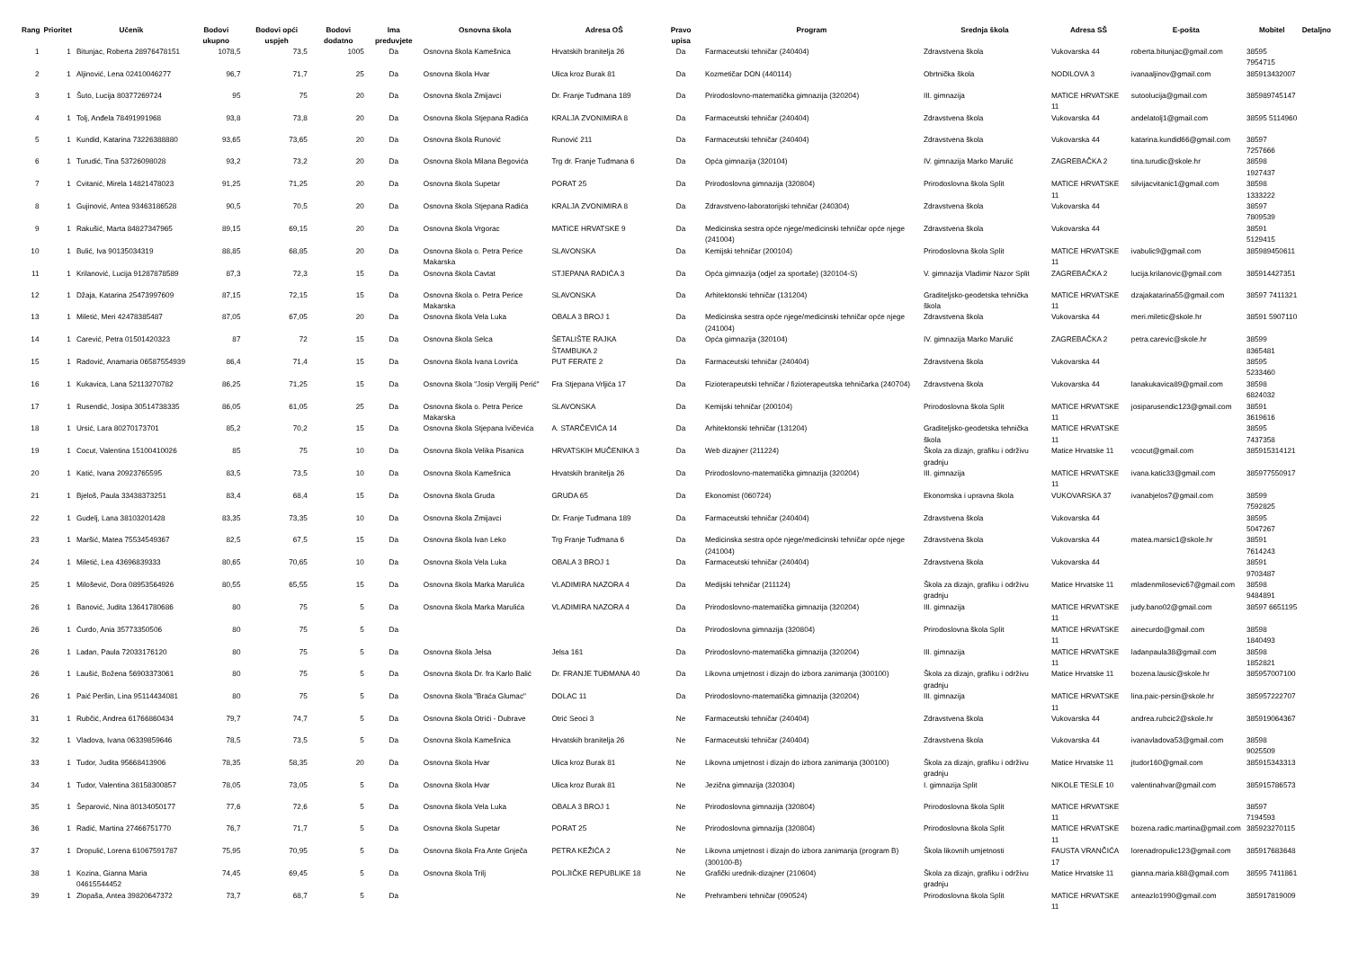| Rang | Prioritet | Učenik | Bodovi ukupno | Bodovi opći uspjeh | Bodovi dodatno | Ima preduvjete | Osnovna škola | Adresa OŠ | Pravo upisa | Program | Srednja škola | Adresa SŠ | E-pošta | Mobitel | Detaljno |
| --- | --- | --- | --- | --- | --- | --- | --- | --- | --- | --- | --- | --- | --- | --- | --- |
| 1 | 1 | Bitunjac, Roberta 28976478151 | 1078,5 | 73,5 | 1005 | Da | Osnovna škola Kamešnica | Hrvatskih branitelja 26 | Da | Farmaceutski tehničar (240404) | Zdravstvena škola | Vukovarska 44 | roberta.bitunjac@gmail.com | 38595 7954715 | |
| 2 | 1 | Aljinović, Lena 02410046277 | 96,7 | 71,7 | 25 | Da | Osnovna škola Hvar | Ulica kroz Burak 81 | Da | Kozmetičar DON (440114) | Obrtnička škola | NODILOVA 3 | ivanaaljinov@gmail.com | 385913432007 | |
| 3 | 1 | Šuto, Lucija 80377269724 | 95 | 75 | 20 | Da | Osnovna škola Zmijavci | Dr. Franje Tuđmana 189 | Da | Prirodoslovno-matematička gimnazija (320204) | III. gimnazija | MATICE HRVATSKE 11 | sutoolucija@gmail.com | 385989745147 | |
| 4 | 1 | Tolj, Anđela 78491991968 | 93,8 | 73,8 | 20 | Da | Osnovna škola Stjepana Radića | KRALJA ZVONIMIRA 8 | Da | Farmaceutski tehničar (240404) | Zdravstvena škola | Vukovarska 44 | andelatolj1@gmail.com | 38595 5114960 | |
| 5 | 1 | Kundid, Katarina 73226388880 | 93,65 | 73,65 | 20 | Da | Osnovna škola Runović | Runović 211 | Da | Farmaceutski tehničar (240404) | Zdravstvena škola | Vukovarska 44 | katarina.kundid66@gmail.com | 38597 7257666 | |
| 6 | 1 | Turudić, Tina 53726098028 | 93,2 | 73,2 | 20 | Da | Osnovna škola Milana Begovića | Trg dr. Franje Tuđmana 6 | Da | Opća gimnazija (320104) | IV. gimnazija Marko Marulić | ZAGREBAČKA 2 | tina.turudic@skole.hr | 38598 1927437 | |
| 7 | 1 | Cvitanić, Mirela 14821478023 | 91,25 | 71,25 | 20 | Da | Osnovna škola Supetar | PORAT 25 | Da | Prirodoslovna gimnazija (320804) | Prirodoslovna škola Split | MATICE HRVATSKE 11 | silvijacvitanic1@gmail.com | 38598 1333222 | |
| 8 | 1 | Gujinović, Antea 93463186528 | 90,5 | 70,5 | 20 | Da | Osnovna škola Stjepana Radića | KRALJA ZVONIMIRA 8 | Da | Zdravstveno-laboratorijski tehničar (240304) | Zdravstvena škola | Vukovarska 44 | | 38597 7809539 | |
| 9 | 1 | Rakušić, Marta 84827347965 | 89,15 | 69,15 | 20 | Da | Osnovna škola Vrgorac | MATICE HRVATSKE 9 | Da | Medicinska sestra opće njege/medicinski tehničar opće njege (241004) | Zdravstvena škola | Vukovarska 44 | | 38591 5129415 | |
| 10 | 1 | Bulić, Iva 90135034319 | 88,85 | 68,85 | 20 | Da | Osnovna škola o. Petra Perice Makarska | SLAVONSKA | Da | Kemijski tehničar (200104) | Prirodoslovna škola Split | MATICE HRVATSKE 11 | ivabulic9@gmail.com | 385989450611 | |
| 11 | 1 | Krilanović, Lucija 91287878589 | 87,3 | 72,3 | 15 | Da | Osnovna škola Cavtat | STJEPANA RADIĆA 3 | Da | Opća gimnazija (odjel za sportaše) (320104-S) | V. gimnazija Vladimir Nazor Split | ZAGREBAČKA 2 | lucija.krilanovic@gmail.com | 385914427351 | |
| 12 | 1 | Džaja, Katarina 25473997609 | 87,15 | 72,15 | 15 | Da | Osnovna škola o. Petra Perice Makarska | SLAVONSKA | Da | Arhitektonski tehničar (131204) | Graditeljsko-geodetska tehnička škola | MATICE HRVATSKE 11 | dzajakatarina55@gmail.com | 38597 7411321 | |
| 13 | 1 | Miletić, Meri 42478385487 | 87,05 | 67,05 | 20 | Da | Osnovna škola Vela Luka | OBALA 3 BROJ 1 | Da | Medicinska sestra opće njege/medicinski tehničar opće njege (241004) | Zdravstvena škola | Vukovarska 44 | meri.miletic@skole.hr | 38591 5907110 | |
| 14 | 1 | Carević, Petra 01501420323 | 87 | 72 | 15 | Da | Osnovna škola Selca | ŠETALIŠTE RAJKA ŠTAMBUKA 2 | Da | Opća gimnazija (320104) | IV. gimnazija Marko Marulić | ZAGREBAČKA 2 | petra.carevic@skole.hr | 38599 8365481 | |
| 15 | 1 | Radović, Anamaria 06587554939 | 86,4 | 71,4 | 15 | Da | Osnovna škola Ivana Lovrića | PUT FERATE 2 | Da | Farmaceutski tehničar (240404) | Zdravstvena škola | Vukovarska 44 | | 38595 5233460 | |
| 16 | 1 | Kukavica, Lana 52113270782 | 86,25 | 71,25 | 15 | Da | Osnovna škola "Josip Vergilij Perić" | Fra Stjepana Vrljića 17 | Da | Fizioterapeutski tehničar / fizioterapeutska tehničarka (240704) | Zdravstvena škola | Vukovarska 44 | lanakukavica89@gmail.com | 38598 6824032 | |
| 17 | 1 | Rusendić, Josipa 30514738335 | 86,05 | 61,05 | 25 | Da | Osnovna škola o. Petra Perice Makarska | SLAVONSKA | Da | Kemijski tehničar (200104) | Prirodoslovna škola Split | MATICE HRVATSKE 11 | josiparusendic123@gmail.com | 38591 3619616 | |
| 18 | 1 | Ursić, Lara 80270173701 | 85,2 | 70,2 | 15 | Da | Osnovna škola Stjepana Ivičevića | A. STARČEVIĆA 14 | Da | Arhitektonski tehničar (131204) | Graditeljsko-geodetska tehnička škola | MATICE HRVATSKE 11 | | 38595 7437358 | |
| 19 | 1 | Cocut, Valentina 15100410026 | 85 | 75 | 10 | Da | Osnovna škola Velika Pisanica | HRVATSKIH MUČENIKA 3 | Da | Web dizajner (211224) | Škola za dizajn, grafiku i održivu gradnju | Matice Hrvatske 11 | vcocut@gmail.com | 385915314121 | |
| 20 | 1 | Katić, Ivana 20923765595 | 83,5 | 73,5 | 10 | Da | Osnovna škola Kamešnica | Hrvatskih branitelja 26 | Da | Prirodoslovno-matematička gimnazija (320204) | III. gimnazija | MATICE HRVATSKE 11 | ivana.katic33@gmail.com | 385977550917 | |
| 21 | 1 | Bjeloš, Paula 33438373251 | 83,4 | 68,4 | 15 | Da | Osnovna škola Gruda | GRUDA 65 | Da | Ekonomist (060724) | Ekonomska i upravna škola | VUKOVARSKA 37 | ivanabjelos7@gmail.com | 38599 7592825 | |
| 22 | 1 | Gudelj, Lana 38103201428 | 83,35 | 73,35 | 10 | Da | Osnovna škola Zmijavci | Dr. Franje Tuđmana 189 | Da | Farmaceutski tehničar (240404) | Zdravstvena škola | Vukovarska 44 | | 38595 5047267 | |
| 23 | 1 | Maršić, Matea 75534549367 | 82,5 | 67,5 | 15 | Da | Osnovna škola Ivan Leko | Trg Franje Tuđmana 6 | Da | Medicinska sestra opće njege/medicinski tehničar opće njege (241004) | Zdravstvena škola | Vukovarska 44 | matea.marsic1@skole.hr | 38591 7614243 | |
| 24 | 1 | Miletić, Lea 43696839333 | 80,65 | 70,65 | 10 | Da | Osnovna škola Vela Luka | OBALA 3 BROJ 1 | Da | Farmaceutski tehničar (240404) | Zdravstvena škola | Vukovarska 44 | | 38591 9703487 | |
| 25 | 1 | Milošević, Dora 08953564926 | 80,55 | 65,55 | 15 | Da | Osnovna škola Marka Marulića | VLADIMIRA NAZORA 4 | Da | Medijski tehničar (211124) | Škola za dizajn, grafiku i održivu gradnju | Matice Hrvatske 11 | mladenmilosevic67@gmail.com | 38598 9484891 | |
| 26 | 1 | Banović, Judita 13641780686 | 80 | 75 | 5 | Da | Osnovna škola Marka Marulića | VLADIMIRA NAZORA 4 | Da | Prirodoslovno-matematička gimnazija (320204) | III. gimnazija | MATICE HRVATSKE 11 | judy.bano02@gmail.com | 38597 6651195 | |
| 26 | 1 | Ćurdo, Ania 35773350506 | 80 | 75 | 5 | Da | | | Da | Prirodoslovna gimnazija (320804) | Prirodoslovna škola Split | MATICE HRVATSKE 11 | ainecurdo@gmail.com | 38598 1840493 | |
| 26 | 1 | Ladan, Paula 72033176120 | 80 | 75 | 5 | Da | Osnovna škola Jelsa | Jelsa 161 | Da | Prirodoslovno-matematička gimnazija (320204) | III. gimnazija | MATICE HRVATSKE 11 | ladanpaula38@gmail.com | 38598 1852821 | |
| 26 | 1 | Laušić, Božena 56903373061 | 80 | 75 | 5 | Da | Osnovna škola Dr. fra Karlo Balić | Dr. FRANJE TUĐMANA 40 | Da | Likovna umjetnost i dizajn do izbora zanimanja (300100) | Škola za dizajn, grafiku i održivu gradnju | Matice Hrvatske 11 | bozena.lausic@skole.hr | 385957007100 | |
| 26 | 1 | Paić Peršin, Lina 95114434081 | 80 | 75 | 5 | Da | Osnovna škola "Braća Glumac" | DOLAC 11 | Da | Prirodoslovno-matematička gimnazija (320204) | III. gimnazija | MATICE HRVATSKE 11 | lina.paic-persin@skole.hr | 385957222707 | |
| 31 | 1 | Rubčić, Andrea 61766860434 | 79,7 | 74,7 | 5 | Da | Osnovna škola Otrići - Dubrave | Otrić Seoci 3 | Ne | Farmaceutski tehničar (240404) | Zdravstvena škola | Vukovarska 44 | andrea.rubcic2@skole.hr | 385919064367 | |
| 32 | 1 | Vladova, Ivana 06339859646 | 78,5 | 73,5 | 5 | Da | Osnovna škola Kamešnica | Hrvatskih branitelja 26 | Ne | Farmaceutski tehničar (240404) | Zdravstvena škola | Vukovarska 44 | ivanavladova53@gmail.com | 38598 9025509 | |
| 33 | 1 | Tudor, Judita 95668413906 | 78,35 | 58,35 | 20 | Da | Osnovna škola Hvar | Ulica kroz Burak 81 | Ne | Likovna umjetnost i dizajn do izbora zanimanja (300100) | Škola za dizajn, grafiku i održivu gradnju | Matice Hrvatske 11 | jtudor160@gmail.com | 385915343313 | |
| 34 | 1 | Tudor, Valentina 38158300857 | 78,05 | 73,05 | 5 | Da | Osnovna škola Hvar | Ulica kroz Burak 81 | Ne | Jezična gimnazija (320304) | I. gimnazija Split | NIKOLE TESLE 10 | valentinahvar@gmail.com | 385915786573 | |
| 35 | 1 | Šeparović, Nina 80134050177 | 77,6 | 72,6 | 5 | Da | Osnovna škola Vela Luka | OBALA 3 BROJ 1 | Ne | Prirodoslovna gimnazija (320804) | Prirodoslovna škola Split | MATICE HRVATSKE 11 | | 38597 7194593 | |
| 36 | 1 | Radić, Martina 27466751770 | 76,7 | 71,7 | 5 | Da | Osnovna škola Supetar | PORAT 25 | Ne | Prirodoslovna gimnazija (320804) | Prirodoslovna škola Split | MATICE HRVATSKE 11 | bozena.radic.martina@gmail.com | 385923270115 | |
| 37 | 1 | Dropulić, Lorena 61067591787 | 75,95 | 70,95 | 5 | Da | Osnovna škola Fra Ante Gnječa | PETRA KEŽIĆA 2 | Ne | Likovna umjetnost i dizajn do izbora zanimanja (program B) (300100-B) | Škola likovnih umjetnosti | FAUSTA VRANČIĆA 17 | lorenadropulic123@gmail.com | 385917683648 | |
| 38 | 1 | Kozina, Gianna Maria 04615544452 | 74,45 | 69,45 | 5 | Da | Osnovna škola Trilj | POLJIČKE REPUBLIKE 18 | Ne | Grafički urednik-dizajner (210604) | Škola za dizajn, grafiku i održivu gradnju | Matice Hrvatske 11 | gianna.maria.k88@gmail.com | 38595 7411861 | |
| 39 | 1 | Zlopaša, Antea 39820647372 | 73,7 | 68,7 | 5 | Da | | | Ne | Prehrambeni tehničar (090524) | Prirodoslovna škola Split | MATICE HRVATSKE 11 | anteazlo1990@gmail.com | 385917819009 | |